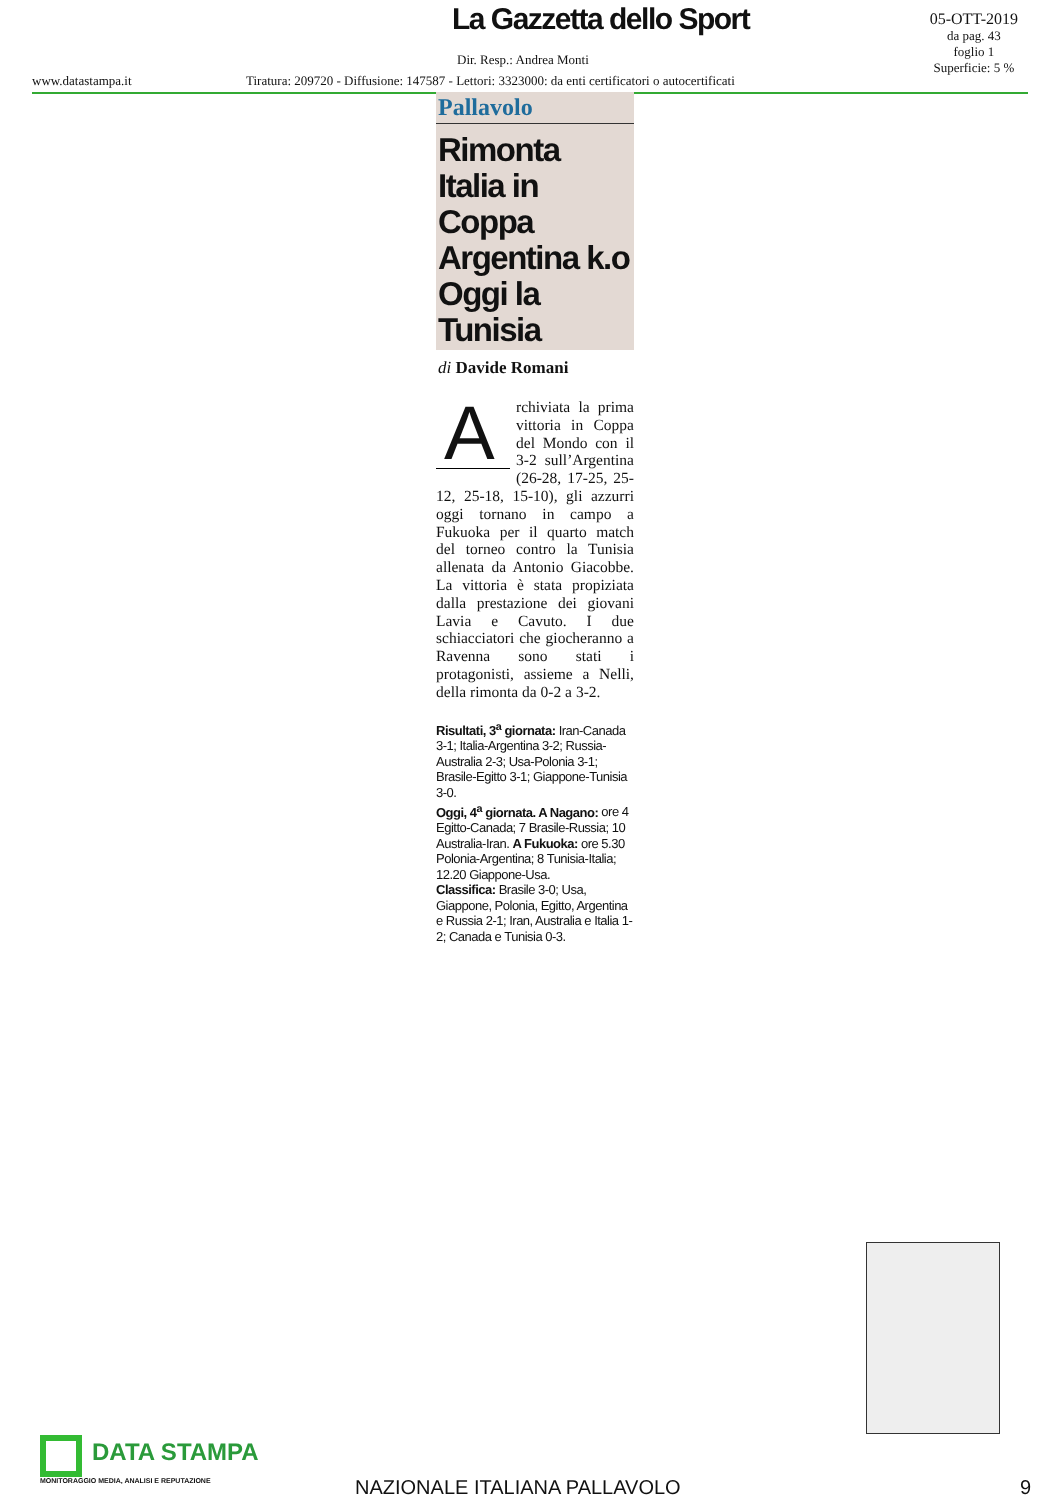La Gazzetta dello Sport
05-OTT-2019
da pag. 43
foglio 1
Superficie: 5 %
Dir. Resp.: Andrea Monti
www.datastampa.it
Tiratura: 209720 - Diffusione: 147587 - Lettori: 3323000: da enti certificatori o autocertificati
Pallavolo
Rimonta Italia in Coppa Argentina k.o Oggi la Tunisia
di Davide Romani
Archiviata la prima vittoria in Coppa del Mondo con il 3-2 sull’Argentina (26-28, 17-25, 25-12, 25-18, 15-10), gli azzurri oggi tornano in campo a Fukuoka per il quarto match del torneo contro la Tunisia allenata da Antonio Giacobbe. La vittoria è stata propiziata dalla prestazione dei giovani Lavia e Cavuto. I due schiacciatori che giocheranno a Ravenna sono stati i protagonisti, assieme a Nelli, della rimonta da 0-2 a 3-2.
Risultati, 3<sup>a</sup> giornata: Iran-Canada 3-1; Italia-Argentina 3-2; Russia-Australia 2-3; Usa-Polonia 3-1; Brasile-Egitto 3-1; Giappone-Tunisia 3-0.
Oggi, 4<sup>a</sup> giornata. A Nagano: ore 4 Egitto-Canada; 7 Brasile-Russia; 10 Australia-Iran. A Fukuoka: ore 5.30 Polonia-Argentina; 8 Tunisia-Italia; 12.20 Giappone-Usa.
Classifica: Brasile 3-0; Usa, Giappone, Polonia, Egitto, Argentina e Russia 2-1; Iran, Australia e Italia 1-2; Canada e Tunisia 0-3.
DATA STAMPA
MONITORAGGIO MEDIA, ANALISI E REPUTAZIONE
NAZIONALE ITALIANA PALLAVOLO 9